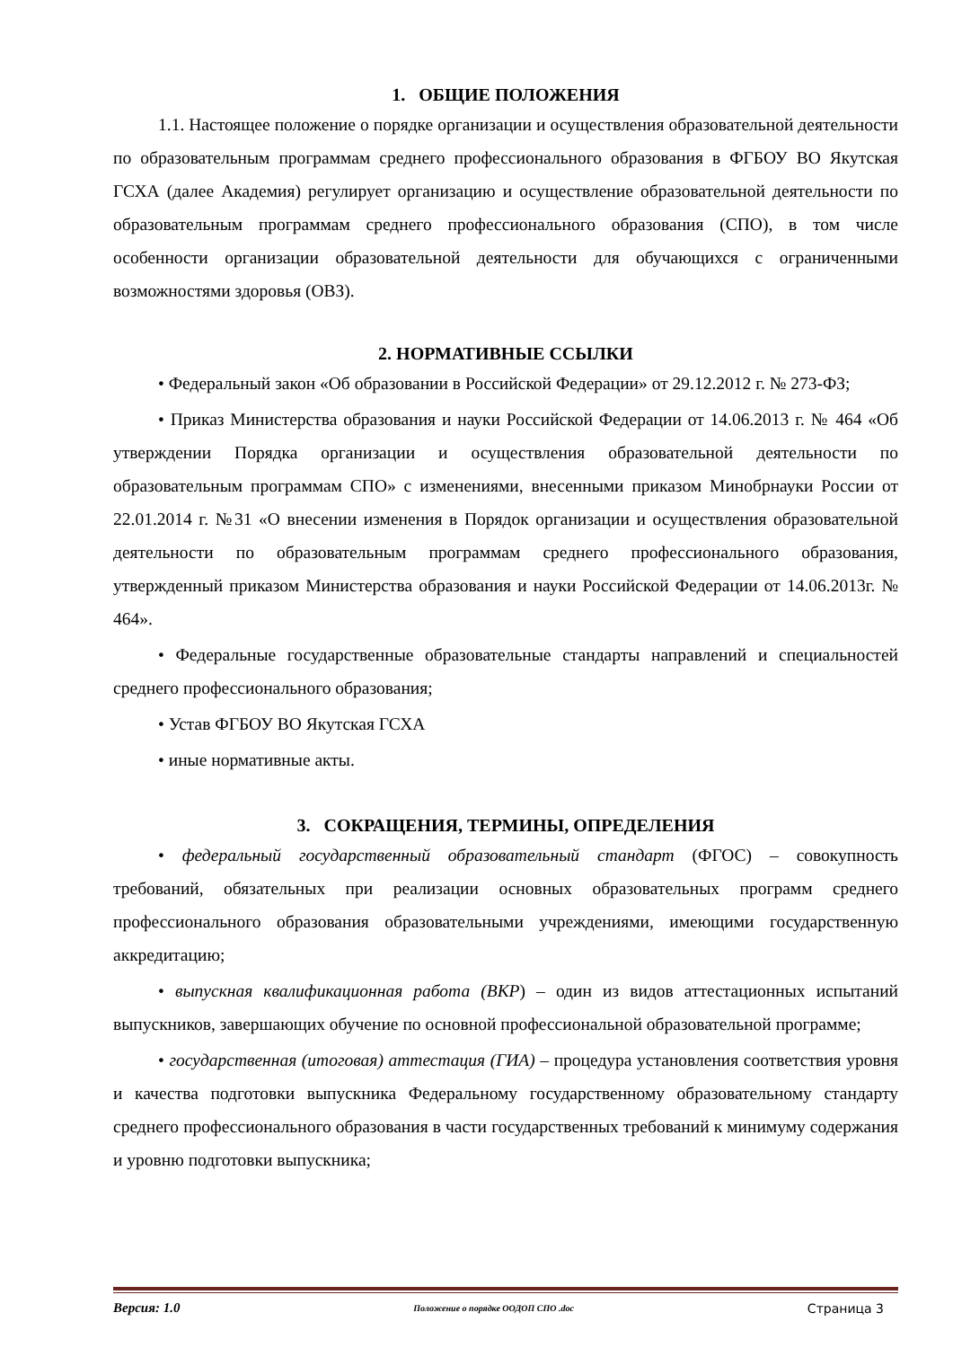1. ОБЩИЕ ПОЛОЖЕНИЯ
1.1. Настоящее положение о порядке организации и осуществления образовательной деятельности по образовательным программам среднего профессионального образования в ФГБОУ ВО Якутская ГСХА (далее Академия) регулирует организацию и осуществление образовательной деятельности по образовательным программам среднего профессионального образования (СПО), в том числе особенности организации образовательной деятельности для обучающихся с ограниченными возможностями здоровья (ОВЗ).
2. НОРМАТИВНЫЕ ССЫЛКИ
• Федеральный закон «Об образовании в Российской Федерации» от 29.12.2012 г. № 273-ФЗ;
• Приказ Министерства образования и науки Российской Федерации от 14.06.2013 г. № 464 «Об утверждении Порядка организации и осуществления образовательной деятельности по образовательным программам СПО» с изменениями, внесенными приказом Минобрнауки России от 22.01.2014 г. №31 «О внесении изменения в Порядок организации и осуществления образовательной деятельности по образовательным программам среднего профессионального образования, утвержденный приказом Министерства образования и науки Российской Федерации от 14.06.2013г. № 464».
• Федеральные государственные образовательные стандарты направлений и специальностей среднего профессионального образования;
• Устав ФГБОУ ВО Якутская ГСХА
• иные нормативные акты.
3. СОКРАЩЕНИЯ, ТЕРМИНЫ, ОПРЕДЕЛЕНИЯ
• федеральный государственный образовательный стандарт (ФГОС) – совокупность требований, обязательных при реализации основных образовательных программ среднего профессионального образования образовательными учреждениями, имеющими государственную аккредитацию;
• выпускная квалификационная работа (ВКР) – один из видов аттестационных испытаний выпускников, завершающих обучение по основной профессиональной образовательной программе;
• государственная (итоговая) аттестация (ГИА) – процедура установления соответствия уровня и качества подготовки выпускника Федеральному государственному образовательному стандарту среднего профессионального образования в части государственных требований к минимуму содержания и уровню подготовки выпускника;
Версия: 1.0 Положение о порядке ООДОП СПО .doc Страница 3